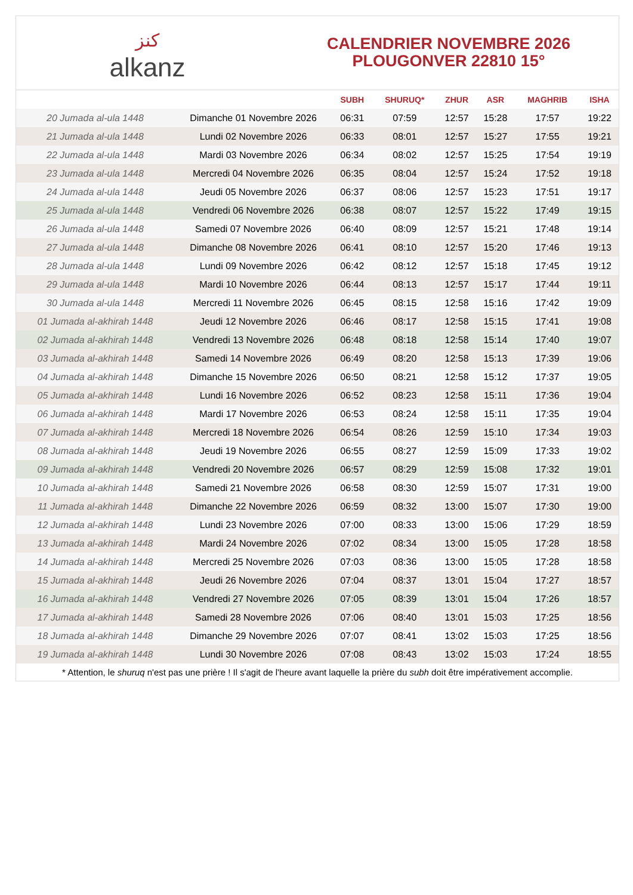كنز
alkanz
CALENDRIER NOVEMBRE 2026
PLOUGONVER 22810 15°
| | | SUBH | SHURUQ* | ZHUR | ASR | MAGHRIB | ISHA |
| --- | --- | --- | --- | --- | --- | --- | --- |
| 20 Jumada al-ula 1448 | Dimanche 01 Novembre 2026 | 06:31 | 07:59 | 12:57 | 15:28 | 17:57 | 19:22 |
| 21 Jumada al-ula 1448 | Lundi 02 Novembre 2026 | 06:33 | 08:01 | 12:57 | 15:27 | 17:55 | 19:21 |
| 22 Jumada al-ula 1448 | Mardi 03 Novembre 2026 | 06:34 | 08:02 | 12:57 | 15:25 | 17:54 | 19:19 |
| 23 Jumada al-ula 1448 | Mercredi 04 Novembre 2026 | 06:35 | 08:04 | 12:57 | 15:24 | 17:52 | 19:18 |
| 24 Jumada al-ula 1448 | Jeudi 05 Novembre 2026 | 06:37 | 08:06 | 12:57 | 15:23 | 17:51 | 19:17 |
| 25 Jumada al-ula 1448 | Vendredi 06 Novembre 2026 | 06:38 | 08:07 | 12:57 | 15:22 | 17:49 | 19:15 |
| 26 Jumada al-ula 1448 | Samedi 07 Novembre 2026 | 06:40 | 08:09 | 12:57 | 15:21 | 17:48 | 19:14 |
| 27 Jumada al-ula 1448 | Dimanche 08 Novembre 2026 | 06:41 | 08:10 | 12:57 | 15:20 | 17:46 | 19:13 |
| 28 Jumada al-ula 1448 | Lundi 09 Novembre 2026 | 06:42 | 08:12 | 12:57 | 15:18 | 17:45 | 19:12 |
| 29 Jumada al-ula 1448 | Mardi 10 Novembre 2026 | 06:44 | 08:13 | 12:57 | 15:17 | 17:44 | 19:11 |
| 30 Jumada al-ula 1448 | Mercredi 11 Novembre 2026 | 06:45 | 08:15 | 12:58 | 15:16 | 17:42 | 19:09 |
| 01 Jumada al-akhirah 1448 | Jeudi 12 Novembre 2026 | 06:46 | 08:17 | 12:58 | 15:15 | 17:41 | 19:08 |
| 02 Jumada al-akhirah 1448 | Vendredi 13 Novembre 2026 | 06:48 | 08:18 | 12:58 | 15:14 | 17:40 | 19:07 |
| 03 Jumada al-akhirah 1448 | Samedi 14 Novembre 2026 | 06:49 | 08:20 | 12:58 | 15:13 | 17:39 | 19:06 |
| 04 Jumada al-akhirah 1448 | Dimanche 15 Novembre 2026 | 06:50 | 08:21 | 12:58 | 15:12 | 17:37 | 19:05 |
| 05 Jumada al-akhirah 1448 | Lundi 16 Novembre 2026 | 06:52 | 08:23 | 12:58 | 15:11 | 17:36 | 19:04 |
| 06 Jumada al-akhirah 1448 | Mardi 17 Novembre 2026 | 06:53 | 08:24 | 12:58 | 15:11 | 17:35 | 19:04 |
| 07 Jumada al-akhirah 1448 | Mercredi 18 Novembre 2026 | 06:54 | 08:26 | 12:59 | 15:10 | 17:34 | 19:03 |
| 08 Jumada al-akhirah 1448 | Jeudi 19 Novembre 2026 | 06:55 | 08:27 | 12:59 | 15:09 | 17:33 | 19:02 |
| 09 Jumada al-akhirah 1448 | Vendredi 20 Novembre 2026 | 06:57 | 08:29 | 12:59 | 15:08 | 17:32 | 19:01 |
| 10 Jumada al-akhirah 1448 | Samedi 21 Novembre 2026 | 06:58 | 08:30 | 12:59 | 15:07 | 17:31 | 19:00 |
| 11 Jumada al-akhirah 1448 | Dimanche 22 Novembre 2026 | 06:59 | 08:32 | 13:00 | 15:07 | 17:30 | 19:00 |
| 12 Jumada al-akhirah 1448 | Lundi 23 Novembre 2026 | 07:00 | 08:33 | 13:00 | 15:06 | 17:29 | 18:59 |
| 13 Jumada al-akhirah 1448 | Mardi 24 Novembre 2026 | 07:02 | 08:34 | 13:00 | 15:05 | 17:28 | 18:58 |
| 14 Jumada al-akhirah 1448 | Mercredi 25 Novembre 2026 | 07:03 | 08:36 | 13:00 | 15:05 | 17:28 | 18:58 |
| 15 Jumada al-akhirah 1448 | Jeudi 26 Novembre 2026 | 07:04 | 08:37 | 13:01 | 15:04 | 17:27 | 18:57 |
| 16 Jumada al-akhirah 1448 | Vendredi 27 Novembre 2026 | 07:05 | 08:39 | 13:01 | 15:04 | 17:26 | 18:57 |
| 17 Jumada al-akhirah 1448 | Samedi 28 Novembre 2026 | 07:06 | 08:40 | 13:01 | 15:03 | 17:25 | 18:56 |
| 18 Jumada al-akhirah 1448 | Dimanche 29 Novembre 2026 | 07:07 | 08:41 | 13:02 | 15:03 | 17:25 | 18:56 |
| 19 Jumada al-akhirah 1448 | Lundi 30 Novembre 2026 | 07:08 | 08:43 | 13:02 | 15:03 | 17:24 | 18:55 |
* Attention, le shuruq n'est pas une prière ! Il s'agit de l'heure avant laquelle la prière du subh doit être impérativement accomplie.